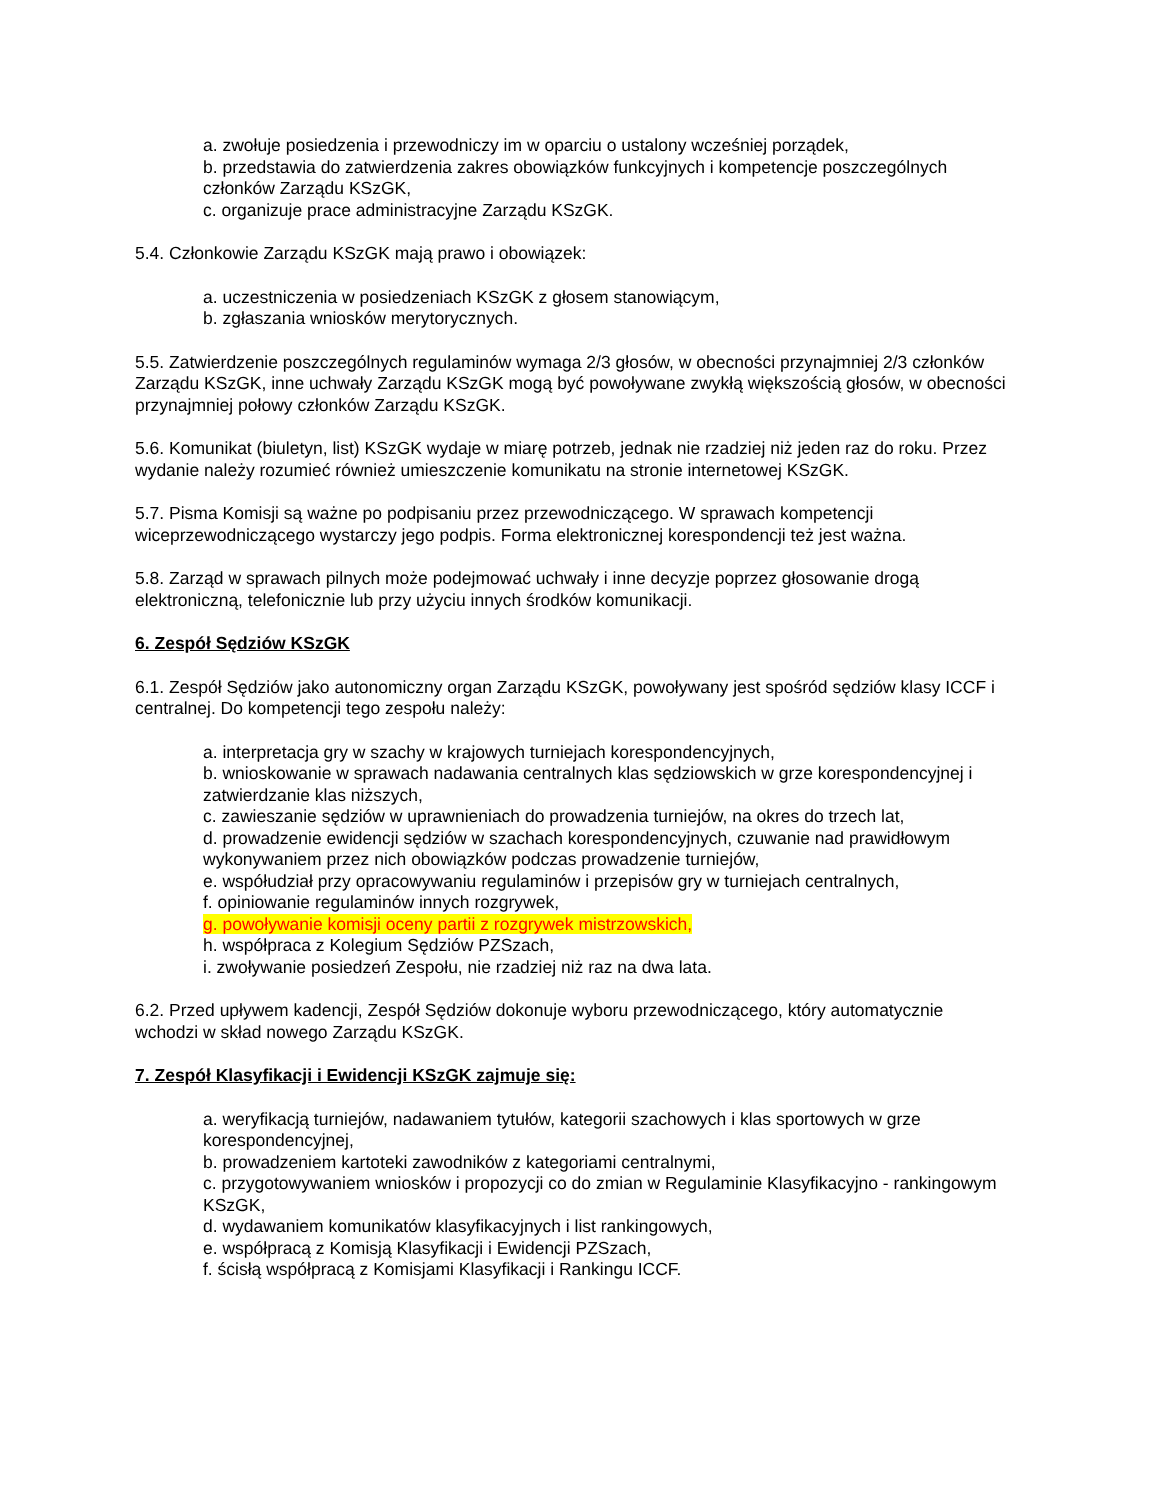a. zwołuje posiedzenia i przewodniczy im w oparciu o ustalony wcześniej porządek,
b. przedstawia do zatwierdzenia zakres obowiązków funkcyjnych i kompetencje poszczególnych członków Zarządu KSzGK,
c. organizuje prace administracyjne Zarządu KSzGK.
5.4. Członkowie Zarządu KSzGK mają prawo i obowiązek:
a. uczestniczenia w posiedzeniach KSzGK z głosem stanowiącym,
b. zgłaszania wniosków merytorycznych.
5.5. Zatwierdzenie poszczególnych regulaminów wymaga 2/3 głosów, w obecności przynajmniej 2/3 członków Zarządu KSzGK, inne uchwały Zarządu KSzGK mogą być powoływane zwykłą większością głosów, w obecności przynajmniej połowy członków Zarządu KSzGK.
5.6. Komunikat (biuletyn, list) KSzGK wydaje w miarę potrzeb, jednak nie rzadziej niż jeden raz do roku. Przez wydanie należy rozumieć również umieszczenie komunikatu na stronie internetowej KSzGK.
5.7. Pisma Komisji są ważne po podpisaniu przez przewodniczącego. W sprawach kompetencji wiceprzewodniczącego wystarczy jego podpis. Forma elektronicznej korespondencji też jest ważna.
5.8. Zarząd w sprawach pilnych może podejmować uchwały i inne decyzje poprzez głosowanie drogą elektroniczną, telefonicznie lub przy użyciu innych środków komunikacji.
6. Zespół Sędziów KSzGK
6.1. Zespół Sędziów jako autonomiczny organ Zarządu KSzGK, powoływany jest spośród sędziów klasy ICCF i centralnej. Do kompetencji tego zespołu należy:
a. interpretacja gry w szachy w krajowych turniejach korespondencyjnych,
b. wnioskowanie w sprawach nadawania centralnych klas sędziowskich w grze korespondencyjnej i zatwierdzanie klas niższych,
c. zawieszanie sędziów w uprawnieniach do prowadzenia turniejów, na okres do trzech lat,
d. prowadzenie ewidencji sędziów w szachach korespondencyjnych, czuwanie nad prawidłowym wykonywaniem przez nich obowiązków podczas prowadzenie turniejów,
e. współudział przy opracowywaniu regulaminów i przepisów gry w turniejach centralnych,
f. opiniowanie regulaminów innych rozgrywek,
g. powoływanie komisji oceny partii z rozgrywek mistrzowskich,
h. współpraca z Kolegium Sędziów PZSzach,
i. zwoływanie posiedzeń Zespołu, nie rzadziej niż raz na dwa lata.
6.2. Przed upływem kadencji, Zespół Sędziów dokonuje wyboru przewodniczącego, który automatycznie wchodzi w skład nowego Zarządu KSzGK.
7. Zespół Klasyfikacji i Ewidencji KSzGK zajmuje się:
a. weryfikacją turniejów, nadawaniem tytułów, kategorii szachowych i klas sportowych w grze korespondencyjnej,
b. prowadzeniem kartoteki zawodników z kategoriami centralnymi,
c. przygotowywaniem wniosków i propozycji co do zmian w Regulaminie Klasyfikacyjno - rankingowym KSzGK,
d. wydawaniem komunikatów klasyfikacyjnych i list rankingowych,
e. współpracą z Komisją Klasyfikacji i Ewidencji PZSzach,
f. ścisłą współpracą z Komisjami Klasyfikacji i Rankingu ICCF.